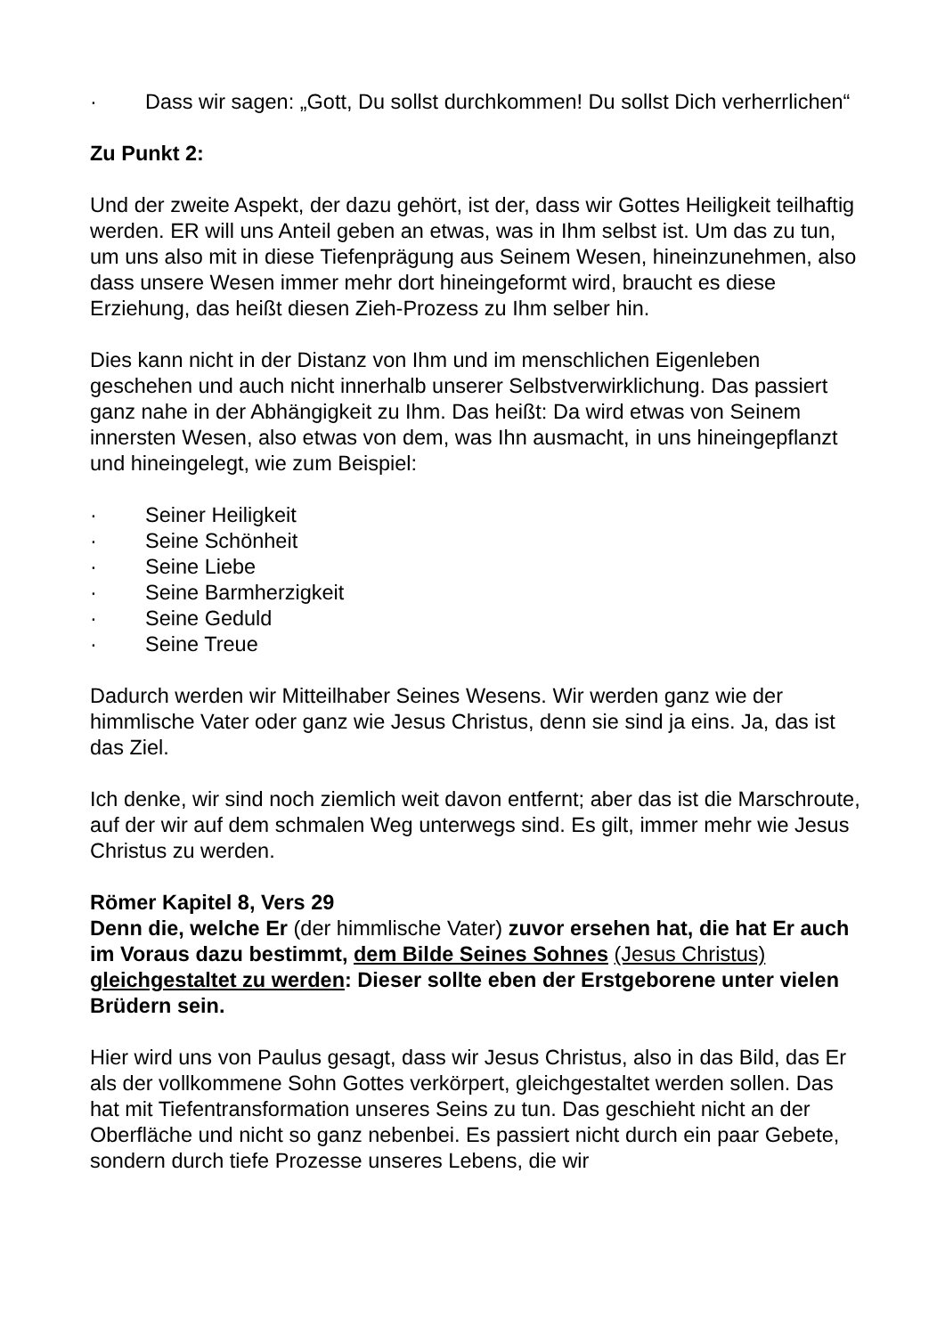· Dass wir sagen: „Gott, Du sollst durchkommen! Du sollst Dich verherrlichen“
Zu Punkt 2:
Und der zweite Aspekt, der dazu gehört, ist der, dass wir Gottes Heiligkeit teilhaftig werden. ER will uns Anteil geben an etwas, was in Ihm selbst ist. Um das zu tun, um uns also mit in diese Tiefenprägung aus Seinem Wesen, hineinzunehmen, also dass unsere Wesen immer mehr dort hineingeformt wird, braucht es diese Erziehung, das heißt diesen Zieh-Prozess zu Ihm selber hin.
Dies kann nicht in der Distanz von Ihm und im menschlichen Eigenleben geschehen und auch nicht innerhalb unserer Selbstverwirklichung. Das passiert ganz nahe in der Abhängigkeit zu Ihm. Das heißt: Da wird etwas von Seinem innersten Wesen, also etwas von dem, was Ihn ausmacht, in uns hineingepflanzt und hineingelegt, wie zum Beispiel:
· Seiner Heiligkeit
· Seine Schönheit
· Seine Liebe
· Seine Barmherzigkeit
· Seine Geduld
· Seine Treue
Dadurch werden wir Mitteilhaber Seines Wesens. Wir werden ganz wie der himmlische Vater oder ganz wie Jesus Christus, denn sie sind ja eins. Ja, das ist das Ziel.
Ich denke, wir sind noch ziemlich weit davon entfernt; aber das ist die Marschroute, auf der wir auf dem schmalen Weg unterwegs sind. Es gilt, immer mehr wie Jesus Christus zu werden.
Römer Kapitel 8, Vers 29
Denn die, welche Er (der himmlische Vater) zuvor ersehen hat, die hat Er auch im Voraus dazu bestimmt, dem Bilde Seines Sohnes (Jesus Christus) gleichgestaltet zu werden: Dieser sollte eben der Erstgeborene unter vielen Brüdern sein.
Hier wird uns von Paulus gesagt, dass wir Jesus Christus, also in das Bild, das Er als der vollkommene Sohn Gottes verkörpert, gleichgestaltet werden sollen. Das hat mit Tiefentransformation unseres Seins zu tun. Das geschieht nicht an der Oberfläche und nicht so ganz nebenbei. Es passiert nicht durch ein paar Gebete, sondern durch tiefe Prozesse unseres Lebens, die wir